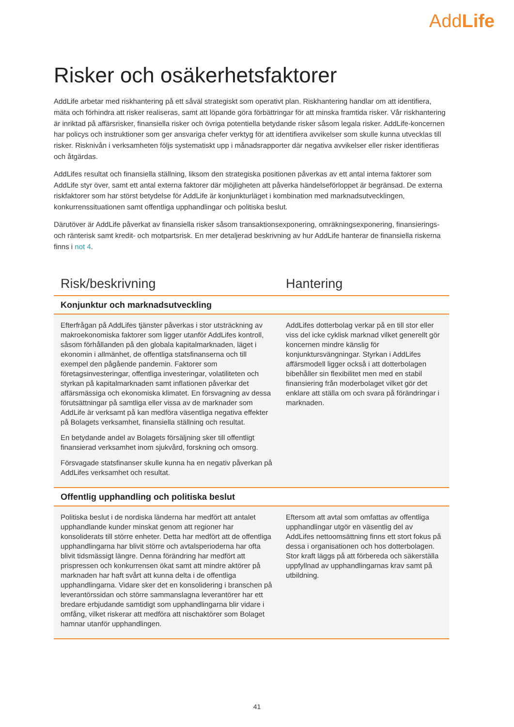AddLife
Risker och osäkerhetsfaktorer
AddLife arbetar med riskhantering på ett såväl strategiskt som operativt plan. Riskhantering handlar om att identifiera, mäta och förhindra att risker realiseras, samt att löpande göra förbättringar för att minska framtida risker. Vår riskhantering är inriktad på affärsrisker, finansiella risker och övriga potentiella betydande risker såsom legala risker. AddLife-koncernen har policys och instruktioner som ger ansvariga chefer verktyg för att identifiera avvikelser som skulle kunna utvecklas till risker. Risknivån i verksamheten följs systematiskt upp i månadsrapporter där negativa avvikelser eller risker identifieras och åtgärdas.
AddLifes resultat och finansiella ställning, liksom den strategiska positionen påverkas av ett antal interna faktorer som AddLife styr över, samt ett antal externa faktorer där möjligheten att påverka händelseförloppet är begränsad. De externa riskfaktorer som har störst betydelse för AddLife är konjunkturläget i kombination med marknadsutvecklingen, konkurrenssituationen samt offentliga upphandlingar och politiska beslut.
Därutöver är AddLife påverkat av finansiella risker såsom transaktionsexponering, omräkningsexponering, finansierings- och ränterisk samt kredit- och motpartsrisk. En mer detaljerad beskrivning av hur AddLife hanterar de finansiella riskerna finns i not 4.
| Risk/beskrivning | Hantering |
| --- | --- |
| Konjunktur och marknadsutveckling | |
| Efterfrågan på AddLifes tjänster påverkas i stor utsträckning av makroekonomiska faktorer som ligger utanför AddLifes kontroll, såsom förhållanden på den globala kapitalmarknaden, läget i ekonomin i allmänhet, de offentliga statsfinanserna och till exempel den pågående pandemin. Faktorer som företagsinvesteringar, offentliga investeringar, volatiliteten och styrkan på kapitalmarknaden samt inflationen påverkar det affärsmässiga och ekonomiska klimatet. En försvagning av dessa förutsättningar på samtliga eller vissa av de marknader som AddLife är verksamt på kan medföra väsentliga negativa effekter på Bolagets verksamhet, finansiella ställning och resultat. En betydande andel av Bolagets försäljning sker till offentligt finansierad verksamhet inom sjukvård, forskning och omsorg. Försvagade statsfinanser skulle kunna ha en negativ påverkan på AddLifes verksamhet och resultat. | AddLifes dotterbolag verkar på en till stor eller viss del icke cyklisk marknad vilket generellt gör koncernen mindre känslig för konjunktursvängningar. Styrkan i AddLifes affärsmodell ligger också i att dotterbolagen bibehåller sin flexibilitet men med en stabil finansiering från moderbolaget vilket gör det enklare att ställa om och svara på förändringar i marknaden. |
| Offentlig upphandling och politiska beslut | |
| Politiska beslut i de nordiska länderna har medfört att antalet upphandlande kunder minskat genom att regioner har konsoliderats till större enheter. Detta har medfört att de offentliga upphandlingarna har blivit större och avtalsperioderna har ofta blivit tidsmässigt längre. Denna förändring har medfört att prispressen och konkurrensen ökat samt att mindre aktörer på marknaden har haft svårt att kunna delta i de offentliga upphandlingarna. Vidare sker det en konsolidering i branschen på leverantörssidan och större sammanslagna leverantörer har ett bredare erbjudande samtidigt som upphandlingarna blir vidare i omfång, vilket riskerar att medföra att nischaktörer som Bolaget hamnar utanför upphandlingen. | Eftersom att avtal som omfattas av offentliga upphandlingar utgör en väsentlig del av AddLifes nettoomsättning finns ett stort fokus på dessa i organisationen och hos dotterbolagen. Stor kraft läggs på att förbereda och säkerställa uppfyllnad av upphandlingarnas krav samt på utbildning. |
41